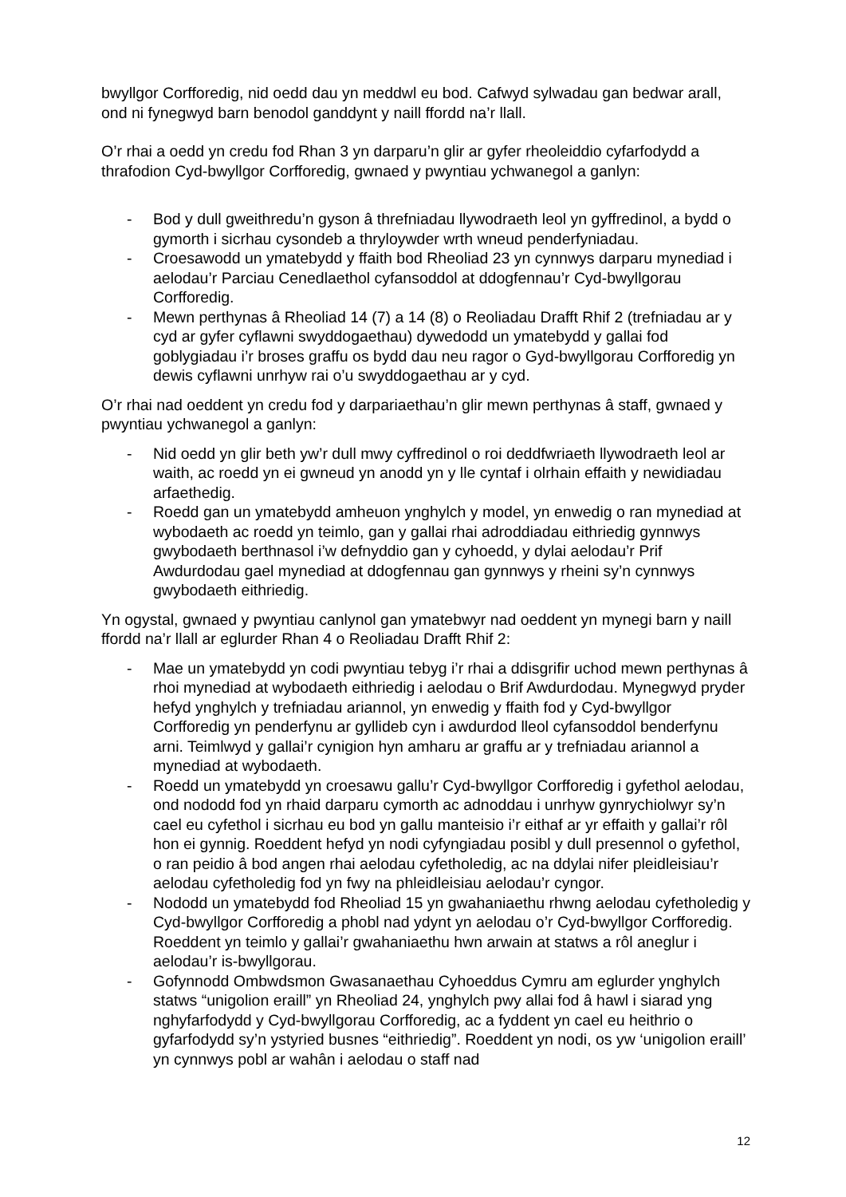bwyllgor Corfforedig, nid oedd dau yn meddwl eu bod. Cafwyd sylwadau gan bedwar arall, ond ni fynegwyd barn benodol ganddynt y naill ffordd na’r llall.
O’r rhai a oedd yn credu fod Rhan 3 yn darparu’n glir ar gyfer rheoleiddio cyfarfodydd a thrafodion Cyd-bwyllgor Corfforedig, gwnaed y pwyntiau ychwanegol a ganlyn:
- Bod y dull gweithredu’n gyson â threfniadau llywodraeth leol yn gyffredinol, a bydd o gymorth i sicrhau cysondeb a thryloywder wrth wneud penderfyniadau.
- Croesawodd un ymatebydd y ffaith bod Rheoliad 23 yn cynnwys darparu mynediad i aelodau’r Parciau Cenedlaethol cyfansoddol at ddogfennau’r Cyd-bwyllgorau Corfforedig.
- Mewn perthynas â Rheoliad 14 (7) a 14 (8) o Reoliadau Drafft Rhif 2 (trefniadau ar y cyd ar gyfer cyflawni swyddogaethau) dywedodd un ymatebydd y gallai fod goblygiadau i’r broses graffu os bydd dau neu ragor o Gyd-bwyllgorau Corfforedig yn dewis cyflawni unrhyw rai o’u swyddogaethau ar y cyd.
O’r rhai nad oeddent yn credu fod y darpariaethau’n glir mewn perthynas â staff, gwnaed y pwyntiau ychwanegol a ganlyn:
- Nid oedd yn glir beth yw’r dull mwy cyffredinol o roi deddfwriaeth llywodraeth leol ar waith, ac roedd yn ei gwneud yn anodd yn y lle cyntaf i olrhain effaith y newidiadau arfaethedig.
- Roedd gan un ymatebydd amheuon ynghylch y model, yn enwedig o ran mynediad at wybodaeth ac roedd yn teimlo, gan y gallai rhai adroddiadau eithriedig gynnwys gwybodaeth berthnasol i’w defnyddio gan y cyhoedd, y dylai aelodau’r Prif Awdurdodau gael mynediad at ddogfennau gan gynnwys y rheini sy’n cynnwys gwybodaeth eithriedig.
Yn ogystal, gwnaed y pwyntiau canlynol gan ymatebwyr nad oeddent yn mynegi barn y naill ffordd na’r llall ar eglurder Rhan 4 o Reoliadau Drafft Rhif 2:
- Mae un ymatebydd yn codi pwyntiau tebyg i’r rhai a ddisgrifir uchod mewn perthynas â rhoi mynediad at wybodaeth eithriedig i aelodau o Brif Awdurdodau. Mynegwyd pryder hefyd ynghylch y trefniadau ariannol, yn enwedig y ffaith fod y Cyd-bwyllgor Corfforedig yn penderfynu ar gyllideb cyn i awdurdod lleol cyfansoddol benderfynu arni. Teimlwyd y gallai’r cynigion hyn amharu ar graffu ar y trefniadau ariannol a mynediad at wybodaeth.
- Roedd un ymatebydd yn croesawu gallu’r Cyd-bwyllgor Corfforedig i gyfethol aelodau, ond nododd fod yn rhaid darparu cymorth ac adnoddau i unrhyw gynrychiolwyr sy’n cael eu cyfethol i sicrhau eu bod yn gallu manteisio i’r eithaf ar yr effaith y gallai’r rôl hon ei gynnig. Roeddent hefyd yn nodi cyfyngiadau posibl y dull presennol o gyfethol, o ran peidio â bod angen rhai aelodau cyfetholedig, ac na ddylai nifer pleidleisiau’r aelodau cyfetholedig fod yn fwy na phleidleisiau aelodau’r cyngor.
- Nododd un ymatebydd fod Rheoliad 15 yn gwahaniaethu rhwng aelodau cyfetholedig y Cyd-bwyllgor Corfforedig a phobl nad ydynt yn aelodau o’r Cyd-bwyllgor Corfforedig. Roeddent yn teimlo y gallai’r gwahaniaethu hwn arwain at statws a rôl aneglur i aelodau’r is-bwyllgorau.
- Gofynnodd Ombwdsmon Gwasanaethau Cyhoeddus Cymru am eglurder ynghylch statws “unigolion eraill” yn Rheoliad 24, ynghylch pwy allai fod â hawl i siarad yng nghyfarfodydd y Cyd-bwyllgorau Corfforedig, ac a fyddent yn cael eu heithrio o gyfarfodydd sy’n ystyried busnes “eithriedig”. Roeddent yn nodi, os yw ‘unigolion eraill’ yn cynnwys pobl ar wahân i aelodau o staff nad
12